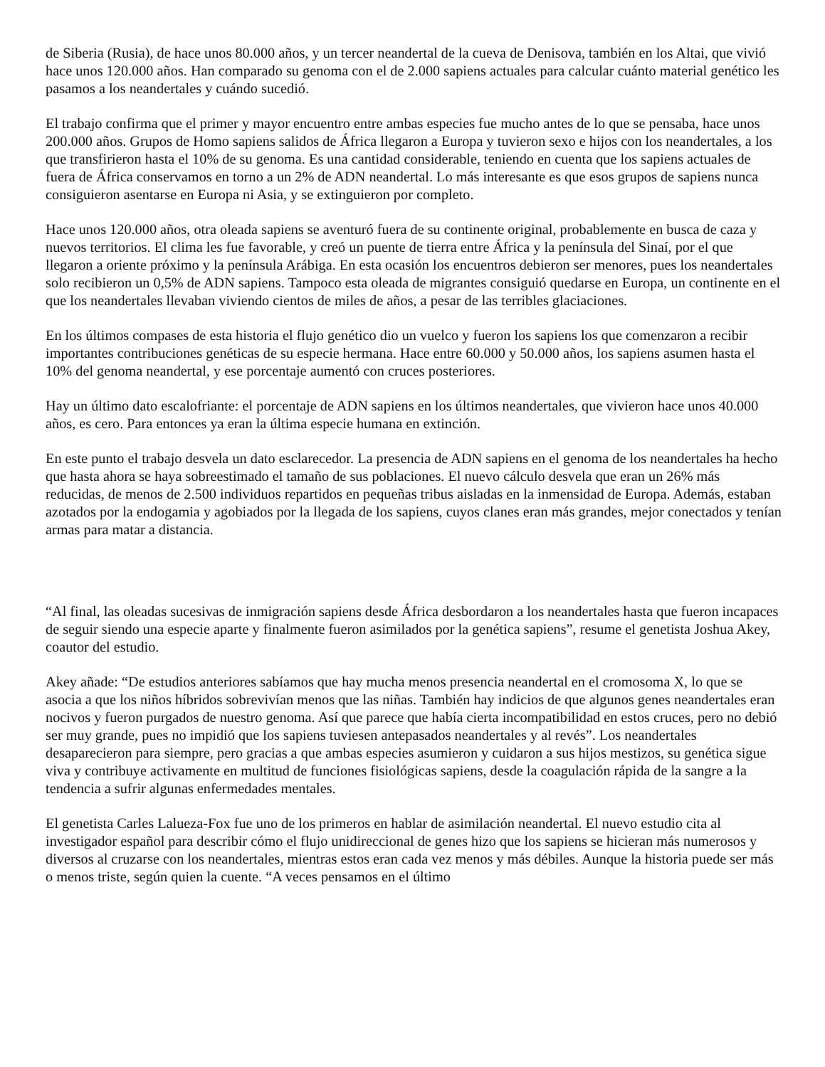de Siberia (Rusia), de hace unos 80.000 años, y un tercer neandertal de la cueva de Denisova, también en los Altai, que vivió hace unos 120.000 años. Han comparado su genoma con el de 2.000 sapiens actuales para calcular cuánto material genético les pasamos a los neandertales y cuándo sucedió.
El trabajo confirma que el primer y mayor encuentro entre ambas especies fue mucho antes de lo que se pensaba, hace unos 200.000 años. Grupos de Homo sapiens salidos de África llegaron a Europa y tuvieron sexo e hijos con los neandertales, a los que transfirieron hasta el 10% de su genoma. Es una cantidad considerable, teniendo en cuenta que los sapiens actuales de fuera de África conservamos en torno a un 2% de ADN neandertal. Lo más interesante es que esos grupos de sapiens nunca consiguieron asentarse en Europa ni Asia, y se extinguieron por completo.
Hace unos 120.000 años, otra oleada sapiens se aventuró fuera de su continente original, probablemente en busca de caza y nuevos territorios. El clima les fue favorable, y creó un puente de tierra entre África y la península del Sinaí, por el que llegaron a oriente próximo y la península Arábiga. En esta ocasión los encuentros debieron ser menores, pues los neandertales solo recibieron un 0,5% de ADN sapiens. Tampoco esta oleada de migrantes consiguió quedarse en Europa, un continente en el que los neandertales llevaban viviendo cientos de miles de años, a pesar de las terribles glaciaciones.
En los últimos compases de esta historia el flujo genético dio un vuelco y fueron los sapiens los que comenzaron a recibir importantes contribuciones genéticas de su especie hermana. Hace entre 60.000 y 50.000 años, los sapiens asumen hasta el 10% del genoma neandertal, y ese porcentaje aumentó con cruces posteriores.
Hay un último dato escalofriante: el porcentaje de ADN sapiens en los últimos neandertales, que vivieron hace unos 40.000 años, es cero. Para entonces ya eran la última especie humana en extinción.
En este punto el trabajo desvela un dato esclarecedor. La presencia de ADN sapiens en el genoma de los neandertales ha hecho que hasta ahora se haya sobreestimado el tamaño de sus poblaciones. El nuevo cálculo desvela que eran un 26% más reducidas, de menos de 2.500 individuos repartidos en pequeñas tribus aisladas en la inmensidad de Europa. Además, estaban azotados por la endogamia y agobiados por la llegada de los sapiens, cuyos clanes eran más grandes, mejor conectados y tenían armas para matar a distancia.
“Al final, las oleadas sucesivas de inmigración sapiens desde África desbordaron a los neandertales hasta que fueron incapaces de seguir siendo una especie aparte y finalmente fueron asimilados por la genética sapiens”, resume el genetista Joshua Akey, coautor del estudio.
Akey añade: “De estudios anteriores sabíamos que hay mucha menos presencia neandertal en el cromosoma X, lo que se asocia a que los niños híbridos sobrevivían menos que las niñas. También hay indicios de que algunos genes neandertales eran nocivos y fueron purgados de nuestro genoma. Así que parece que había cierta incompatibilidad en estos cruces, pero no debió ser muy grande, pues no impidió que los sapiens tuviesen antepasados neandertales y al revés”. Los neandertales desaparecieron para siempre, pero gracias a que ambas especies asumieron y cuidaron a sus hijos mestizos, su genética sigue viva y contribuye activamente en multitud de funciones fisiológicas sapiens, desde la coagulación rápida de la sangre a la tendencia a sufrir algunas enfermedades mentales.
El genetista Carles Lalueza-Fox fue uno de los primeros en hablar de asimilación neandertal. El nuevo estudio cita al investigador español para describir cómo el flujo unidireccional de genes hizo que los sapiens se hicieran más numerosos y diversos al cruzarse con los neandertales, mientras estos eran cada vez menos y más débiles. Aunque la historia puede ser más o menos triste, según quien la cuente. “A veces pensamos en el último